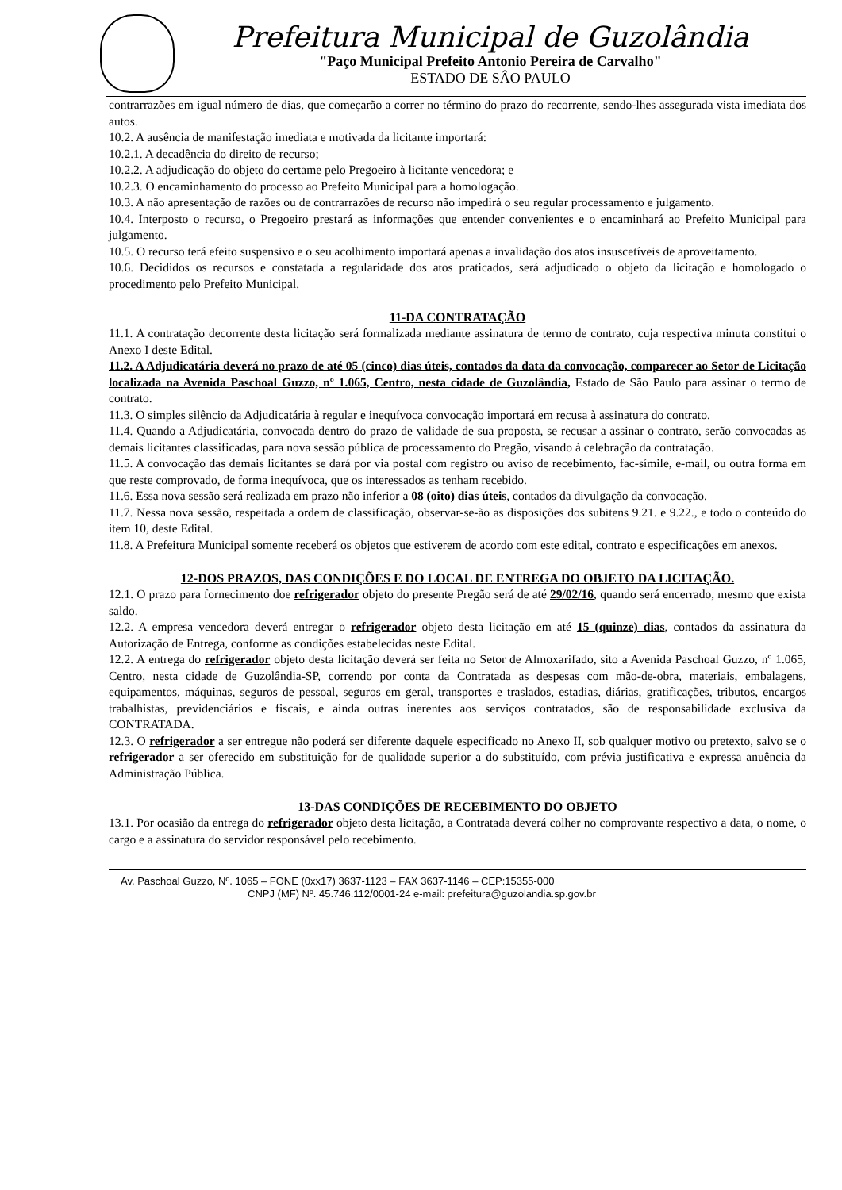Prefeitura Municipal de Guzolândia
"Paço Municipal Prefeito Antonio Pereira de Carvalho"
ESTADO DE SÂO PAULO
contrarrazões em igual número de dias, que começarão a correr no término do prazo do recorrente, sendo-lhes assegurada vista imediata dos autos.
10.2. A ausência de manifestação imediata e motivada da licitante importará:
10.2.1. A decadência do direito de recurso;
10.2.2. A adjudicação do objeto do certame pelo Pregoeiro à licitante vencedora; e
10.2.3. O encaminhamento do processo ao Prefeito Municipal para a homologação.
10.3. A não apresentação de razões ou de contrarrazões de recurso não impedirá o seu regular processamento e julgamento.
10.4. Interposto o recurso, o Pregoeiro prestará as informações que entender convenientes e o encaminhará ao Prefeito Municipal para julgamento.
10.5. O recurso terá efeito suspensivo e o seu acolhimento importará apenas a invalidação dos atos insuscetíveis de aproveitamento.
10.6. Decididos os recursos e constatada a regularidade dos atos praticados, será adjudicado o objeto da licitação e homologado o procedimento pelo Prefeito Municipal.
11-DA CONTRATAÇÃO
11.1. A contratação decorrente desta licitação será formalizada mediante assinatura de termo de contrato, cuja respectiva minuta constitui o Anexo I deste Edital.
11.2. A Adjudicatária deverá no prazo de até 05 (cinco) dias úteis, contados da data da convocação, comparecer ao Setor de Licitação localizada na Avenida Paschoal Guzzo, nº 1.065, Centro, nesta cidade de Guzolândia, Estado de São Paulo para assinar o termo de contrato.
11.3. O simples silêncio da Adjudicatária à regular e inequívoca convocação importará em recusa à assinatura do contrato.
11.4. Quando a Adjudicatária, convocada dentro do prazo de validade de sua proposta, se recusar a assinar o contrato, serão convocadas as demais licitantes classificadas, para nova sessão pública de processamento do Pregão, visando à celebração da contratação.
11.5. A convocação das demais licitantes se dará por via postal com registro ou aviso de recebimento, fac-símile, e-mail, ou outra forma em que reste comprovado, de forma inequívoca, que os interessados as tenham recebido.
11.6. Essa nova sessão será realizada em prazo não inferior a 08 (oito) dias úteis, contados da divulgação da convocação.
11.7. Nessa nova sessão, respeitada a ordem de classificação, observar-se-ão as disposições dos subitens 9.21. e 9.22., e todo o conteúdo do item 10, deste Edital.
11.8. A Prefeitura Municipal somente receberá os objetos que estiverem de acordo com este edital, contrato e especificações em anexos.
12-DOS PRAZOS, DAS CONDIÇÕES E DO LOCAL DE ENTREGA DO OBJETO DA LICITAÇÃO.
12.1. O prazo para fornecimento doe refrigerador objeto do presente Pregão será de até 29/02/16, quando será encerrado, mesmo que exista saldo.
12.2. A empresa vencedora deverá entregar o refrigerador objeto desta licitação em até 15 (quinze) dias, contados da assinatura da Autorização de Entrega, conforme as condições estabelecidas neste Edital.
12.2. A entrega do refrigerador objeto desta licitação deverá ser feita no Setor de Almoxarifado, sito a Avenida Paschoal Guzzo, nº 1.065, Centro, nesta cidade de Guzolândia-SP, correndo por conta da Contratada as despesas com mão-de-obra, materiais, embalagens, equipamentos, máquinas, seguros de pessoal, seguros em geral, transportes e traslados, estadias, diárias, gratificações, tributos, encargos trabalhistas, previdenciários e fiscais, e ainda outras inerentes aos serviços contratados, são de responsabilidade exclusiva da CONTRATADA.
12.3. O refrigerador a ser entregue não poderá ser diferente daquele especificado no Anexo II, sob qualquer motivo ou pretexto, salvo se o refrigerador a ser oferecido em substituição for de qualidade superior a do substituído, com prévia justificativa e expressa anuência da Administração Pública.
13-DAS CONDIÇÕES DE RECEBIMENTO DO OBJETO
13.1. Por ocasião da entrega do refrigerador objeto desta licitação, a Contratada deverá colher no comprovante respectivo a data, o nome, o cargo e a assinatura do servidor responsável pelo recebimento.
Av. Paschoal Guzzo, Nº. 1065 – FONE (0xx17) 3637-1123 – FAX 3637-1146 – CEP:15355-000
CNPJ (MF) Nº. 45.746.112/0001-24 e-mail: prefeitura@guzolandia.sp.gov.br